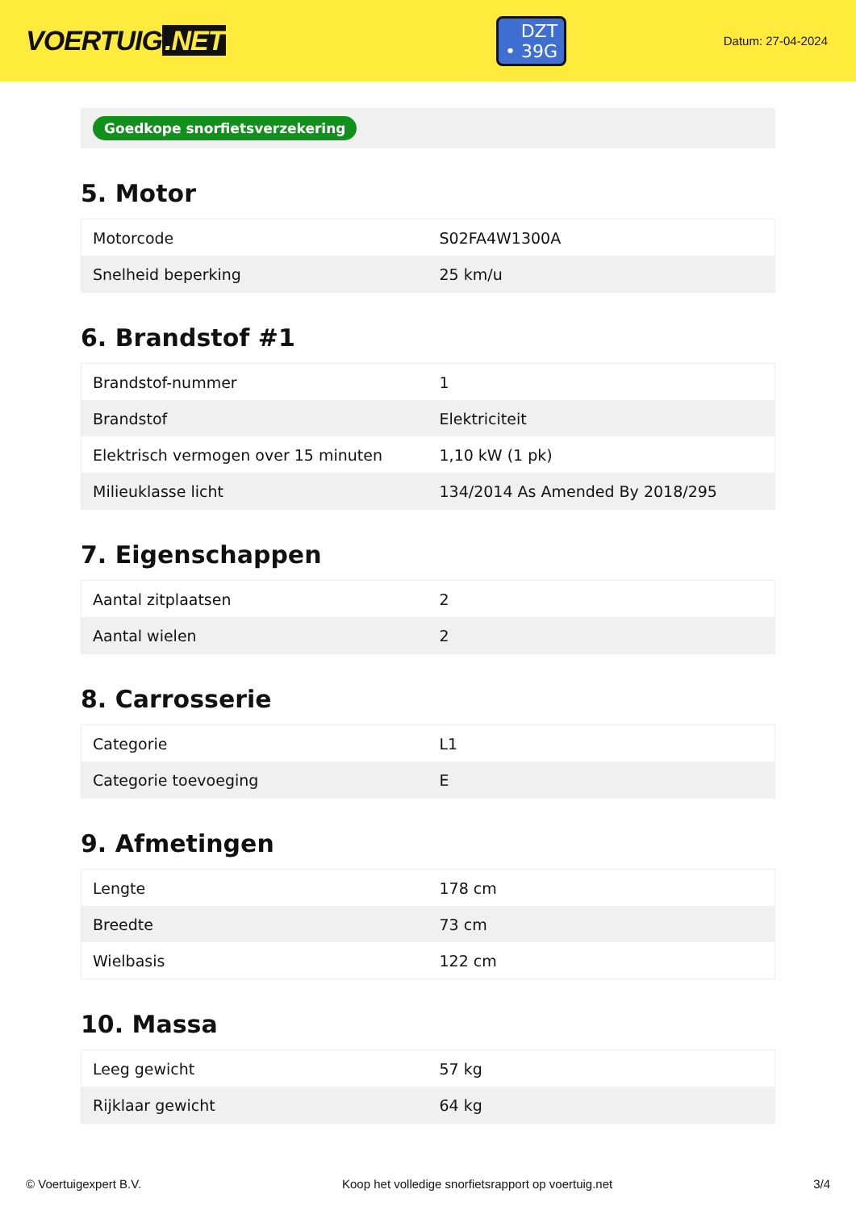VOERTUIG.NET
DZT
• 39G
Datum: 27-04-2024
Goedkope snorfietsverzekering
5. Motor
| Motorcode | S02FA4W1300A |
| Snelheid beperking | 25 km/u |
6. Brandstof #1
| Brandstof-nummer | 1 |
| Brandstof | Elektriciteit |
| Elektrisch vermogen over 15 minuten | 1,10 kW (1 pk) |
| Milieuklasse licht | 134/2014 As Amended By 2018/295 |
7. Eigenschappen
| Aantal zitplaatsen | 2 |
| Aantal wielen | 2 |
8. Carrosserie
| Categorie | L1 |
| Categorie toevoeging | E |
9. Afmetingen
| Lengte | 178 cm |
| Breedte | 73 cm |
| Wielbasis | 122 cm |
10. Massa
| Leeg gewicht | 57 kg |
| Rijklaar gewicht | 64 kg |
© Voertuigexpert B.V. Koop het volledige snorfietsrapport op voertuig.net 3/4